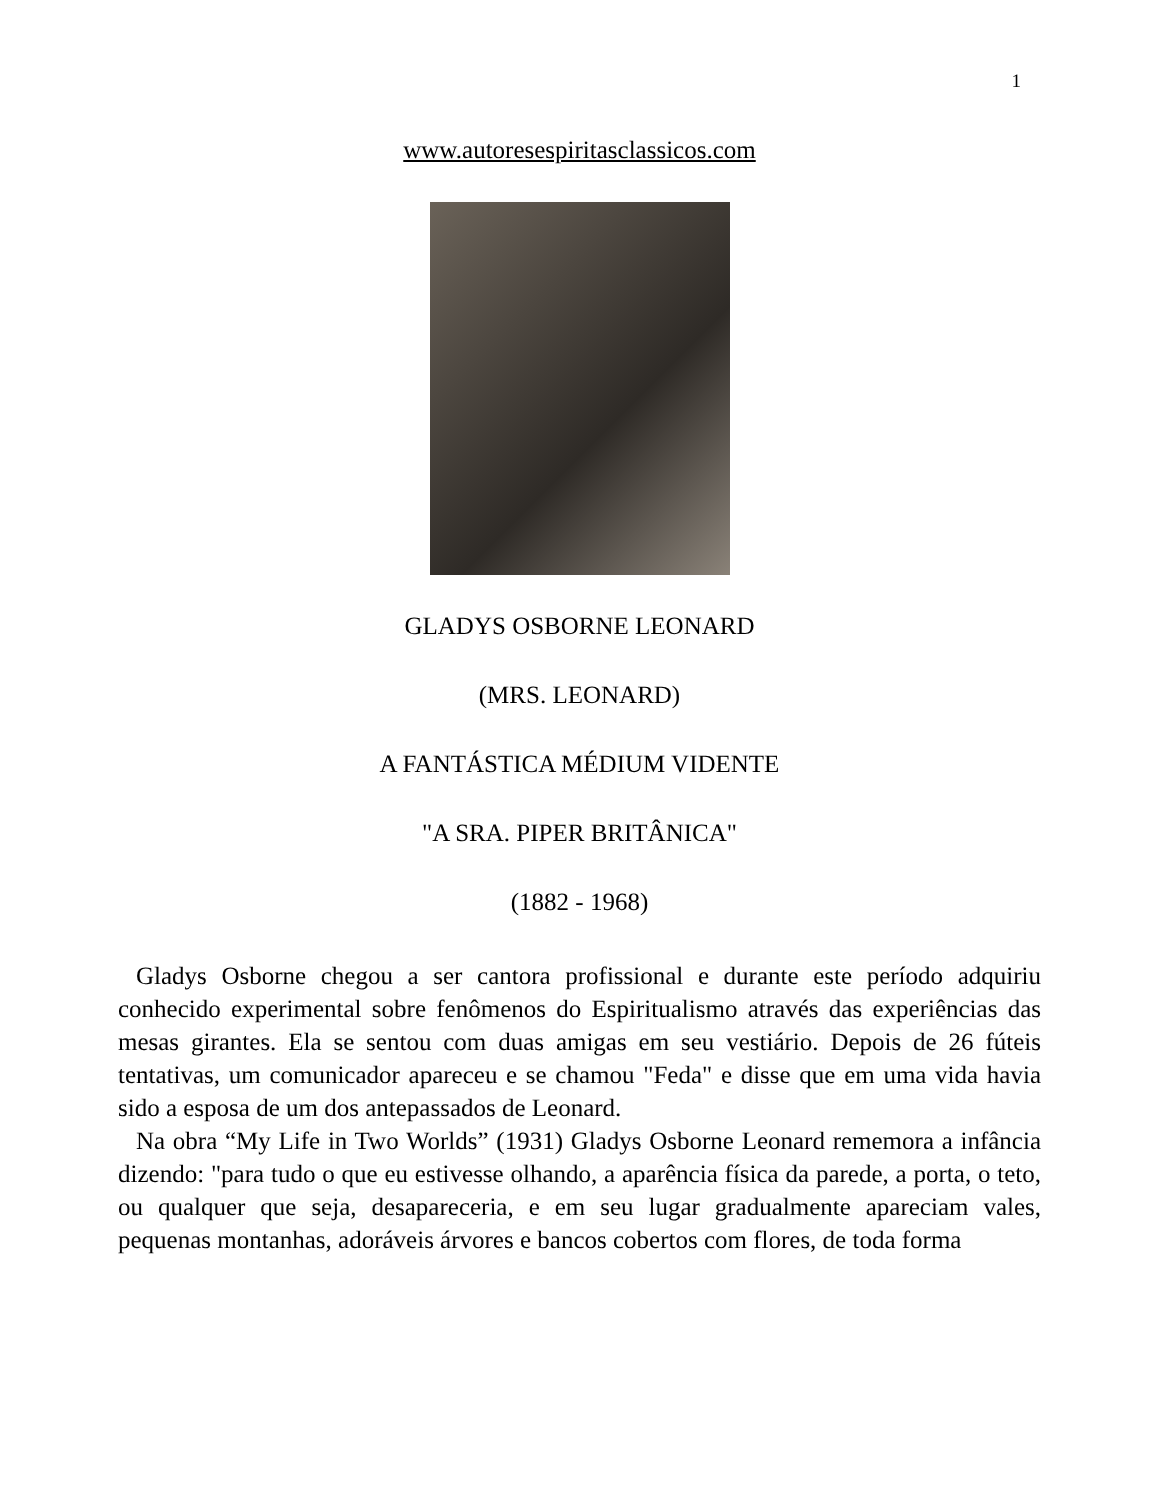1
www.autoresespiritasclassicos.com
GLADYS OSBORNE LEONARD
(MRS. LEONARD)
A FANTÁSTICA MÉDIUM VIDENTE
"A SRA. PIPER BRITÂNICA"
(1882 - 1968)
Gladys Osborne chegou a ser cantora profissional e durante este período adquiriu conhecido experimental sobre fenômenos do Espiritualismo através das experiências das mesas girantes. Ela se sentou com duas amigas em seu vestiário. Depois de 26 fúteis tentativas, um comunicador apareceu e se chamou "Feda" e disse que em uma vida havia sido a esposa de um dos antepassados de Leonard.
Na obra “My Life in Two Worlds” (1931) Gladys Osborne Leonard rememora a infância dizendo: "para tudo o que eu estivesse olhando, a aparência física da parede, a porta, o teto, ou qualquer que seja, desapareceria, e em seu lugar gradualmente apareciam vales, pequenas montanhas, adoráveis árvores e bancos cobertos com flores, de toda forma